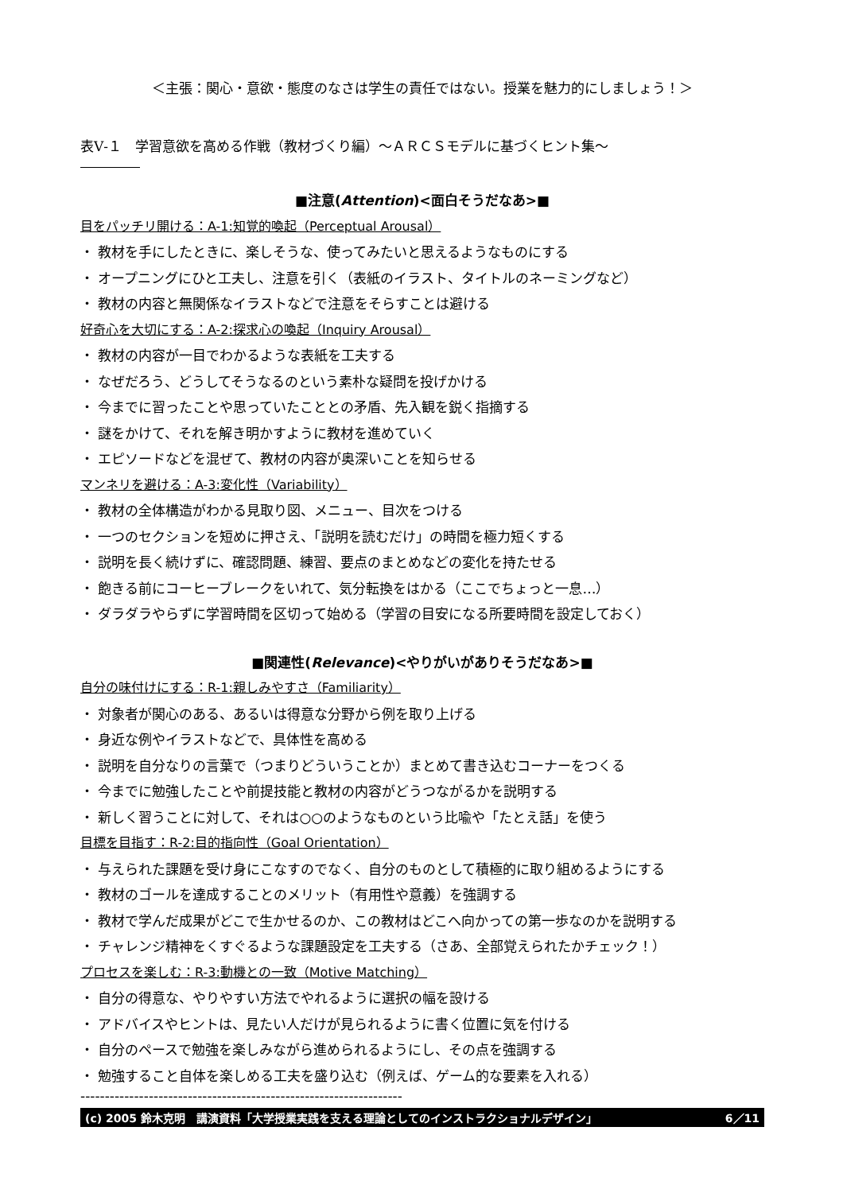＜主張：関心・意欲・態度のなさは学生の責任ではない。授業を魅力的にしましょう！＞
表Ⅴ-１　学習意欲を高める作戦（教材づくり編）～ＡＲＣＳモデルに基づくヒント集～
■注意(Attention)<面白そうだなあ>■
目をパッチリ開ける：A-1:知覚的喚起（Perceptual Arousal）
・ 教材を手にしたときに、楽しそうな、使ってみたいと思えるようなものにする
・ オープニングにひと工夫し、注意を引く（表紙のイラスト、タイトルのネーミングなど）
・ 教材の内容と無関係なイラストなどで注意をそらすことは避ける
好奇心を大切にする：A-2:探求心の喚起（Inquiry Arousal）
・ 教材の内容が一目でわかるような表紙を工夫する
・ なぜだろう、どうしてそうなるのという素朴な疑問を投げかける
・ 今までに習ったことや思っていたこととの矛盾、先入観を鋭く指摘する
・ 謎をかけて、それを解き明かすように教材を進めていく
・ エピソードなどを混ぜて、教材の内容が奥深いことを知らせる
マンネリを避ける：A-3:変化性（Variability）
・ 教材の全体構造がわかる見取り図、メニュー、目次をつける
・ 一つのセクションを短めに押さえ、「説明を読むだけ」の時間を極力短くする
・ 説明を長く続けずに、確認問題、練習、要点のまとめなどの変化を持たせる
・ 飽きる前にコーヒーブレークをいれて、気分転換をはかる（ここでちょっと一息…）
・ ダラダラやらずに学習時間を区切って始める（学習の目安になる所要時間を設定しておく）
■関連性(Relevance)<やりがいがありそうだなあ>■
自分の味付けにする：R-1:親しみやすさ（Familiarity）
・ 対象者が関心のある、あるいは得意な分野から例を取り上げる
・ 身近な例やイラストなどで、具体性を高める
・ 説明を自分なりの言葉で（つまりどういうことか）まとめて書き込むコーナーをつくる
・ 今までに勉強したことや前提技能と教材の内容がどうつながるかを説明する
・ 新しく習うことに対して、それは○○のようなものという比喩や「たとえ話」を使う
目標を目指す：R-2:目的指向性（Goal Orientation）
・ 与えられた課題を受け身にこなすのでなく、自分のものとして積極的に取り組めるようにする
・ 教材のゴールを達成することのメリット（有用性や意義）を強調する
・ 教材で学んだ成果がどこで生かせるのか、この教材はどこへ向かっての第一歩なのかを説明する
・ チャレンジ精神をくすぐるような課題設定を工夫する（さあ、全部覚えられたかチェック！）
プロセスを楽しむ：R-3:動機との一致（Motive Matching）
・ 自分の得意な、やりやすい方法でやれるように選択の幅を設ける
・ アドバイスやヒントは、見たい人だけが見られるように書く位置に気を付ける
・ 自分のペースで勉強を楽しみながら進められるようにし、その点を強調する
・ 勉強すること自体を楽しめる工夫を盛り込む（例えば、ゲーム的な要素を入れる）
------------------------------------------------------------------
(c) 2005 鈴木克明　講演資料「大学授業実践を支える理論としてのインストラクショナルデザイン」 6／11